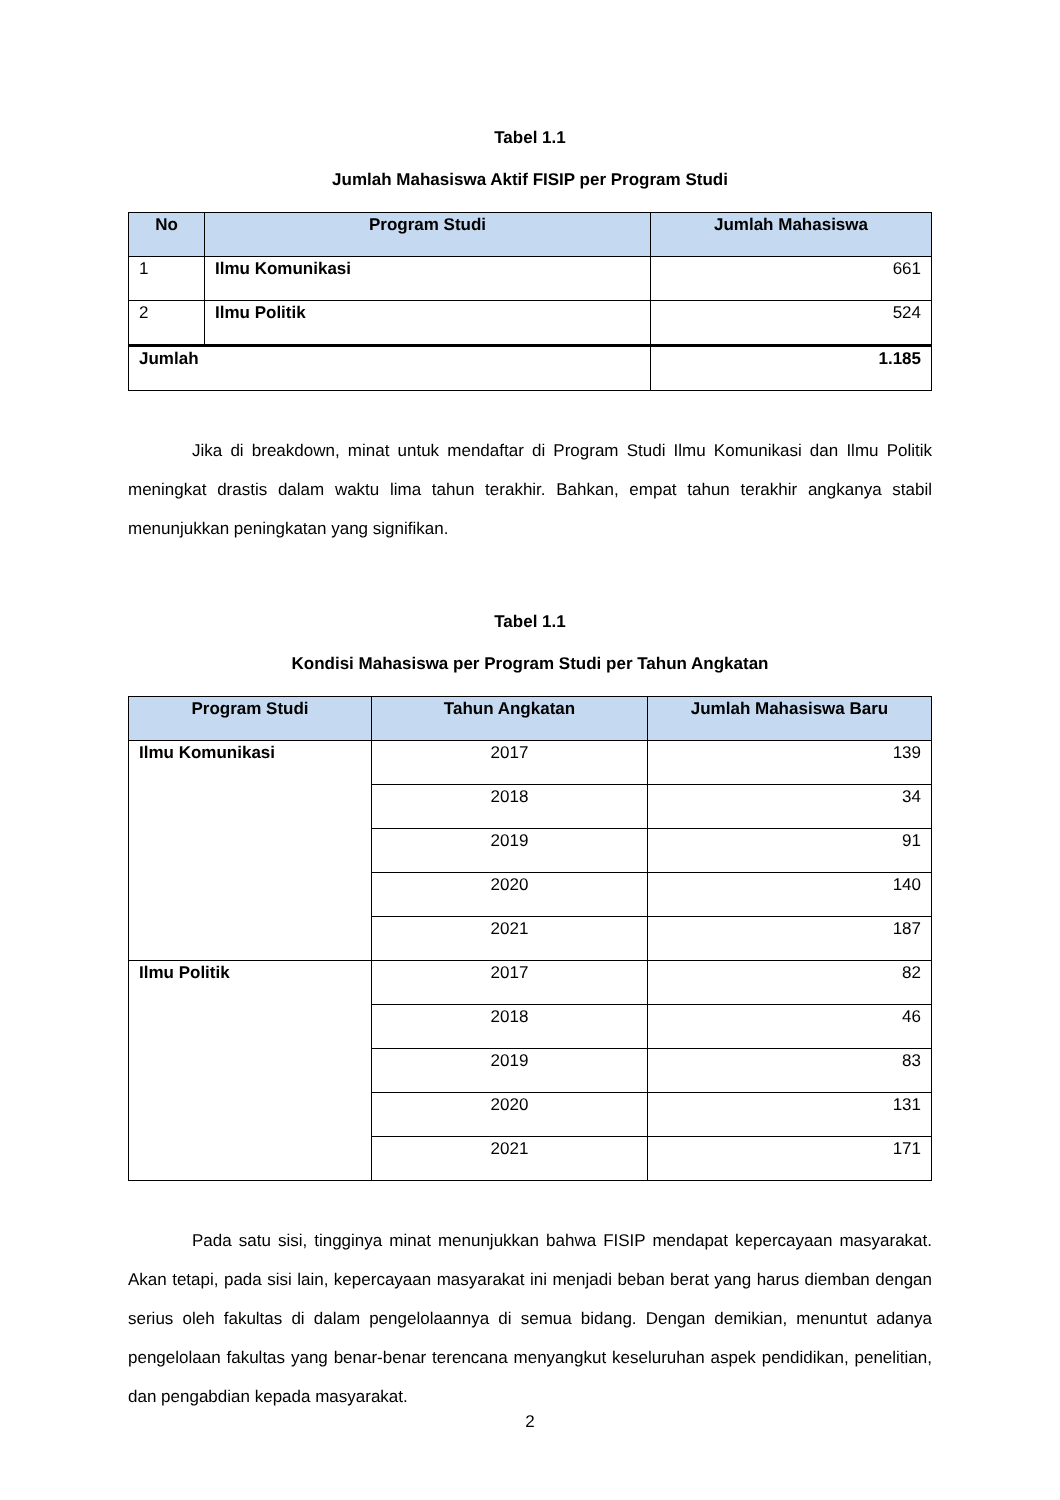Tabel 1.1
Jumlah Mahasiswa Aktif FISIP per Program Studi
| No | Program Studi | Jumlah Mahasiswa |
| --- | --- | --- |
| 1 | Ilmu Komunikasi | 661 |
| 2 | Ilmu Politik | 524 |
| Jumlah | | 1.185 |
Jika di breakdown, minat untuk mendaftar di Program Studi Ilmu Komunikasi dan Ilmu Politik meningkat drastis dalam waktu lima tahun terakhir. Bahkan, empat tahun terakhir angkanya stabil menunjukkan peningkatan yang signifikan.
Tabel 1.1
Kondisi Mahasiswa per Program Studi per Tahun Angkatan
| Program Studi | Tahun Angkatan | Jumlah Mahasiswa Baru |
| --- | --- | --- |
| Ilmu Komunikasi | 2017 | 139 |
| | 2018 | 34 |
| | 2019 | 91 |
| | 2020 | 140 |
| | 2021 | 187 |
| Ilmu Politik | 2017 | 82 |
| | 2018 | 46 |
| | 2019 | 83 |
| | 2020 | 131 |
| | 2021 | 171 |
Pada satu sisi, tingginya minat menunjukkan bahwa FISIP mendapat kepercayaan masyarakat. Akan tetapi, pada sisi lain, kepercayaan masyarakat ini menjadi beban berat yang harus diemban dengan serius oleh fakultas di dalam pengelolaannya di semua bidang. Dengan demikian, menuntut adanya pengelolaan fakultas yang benar-benar terencana menyangkut keseluruhan aspek pendidikan, penelitian, dan pengabdian kepada masyarakat.
2